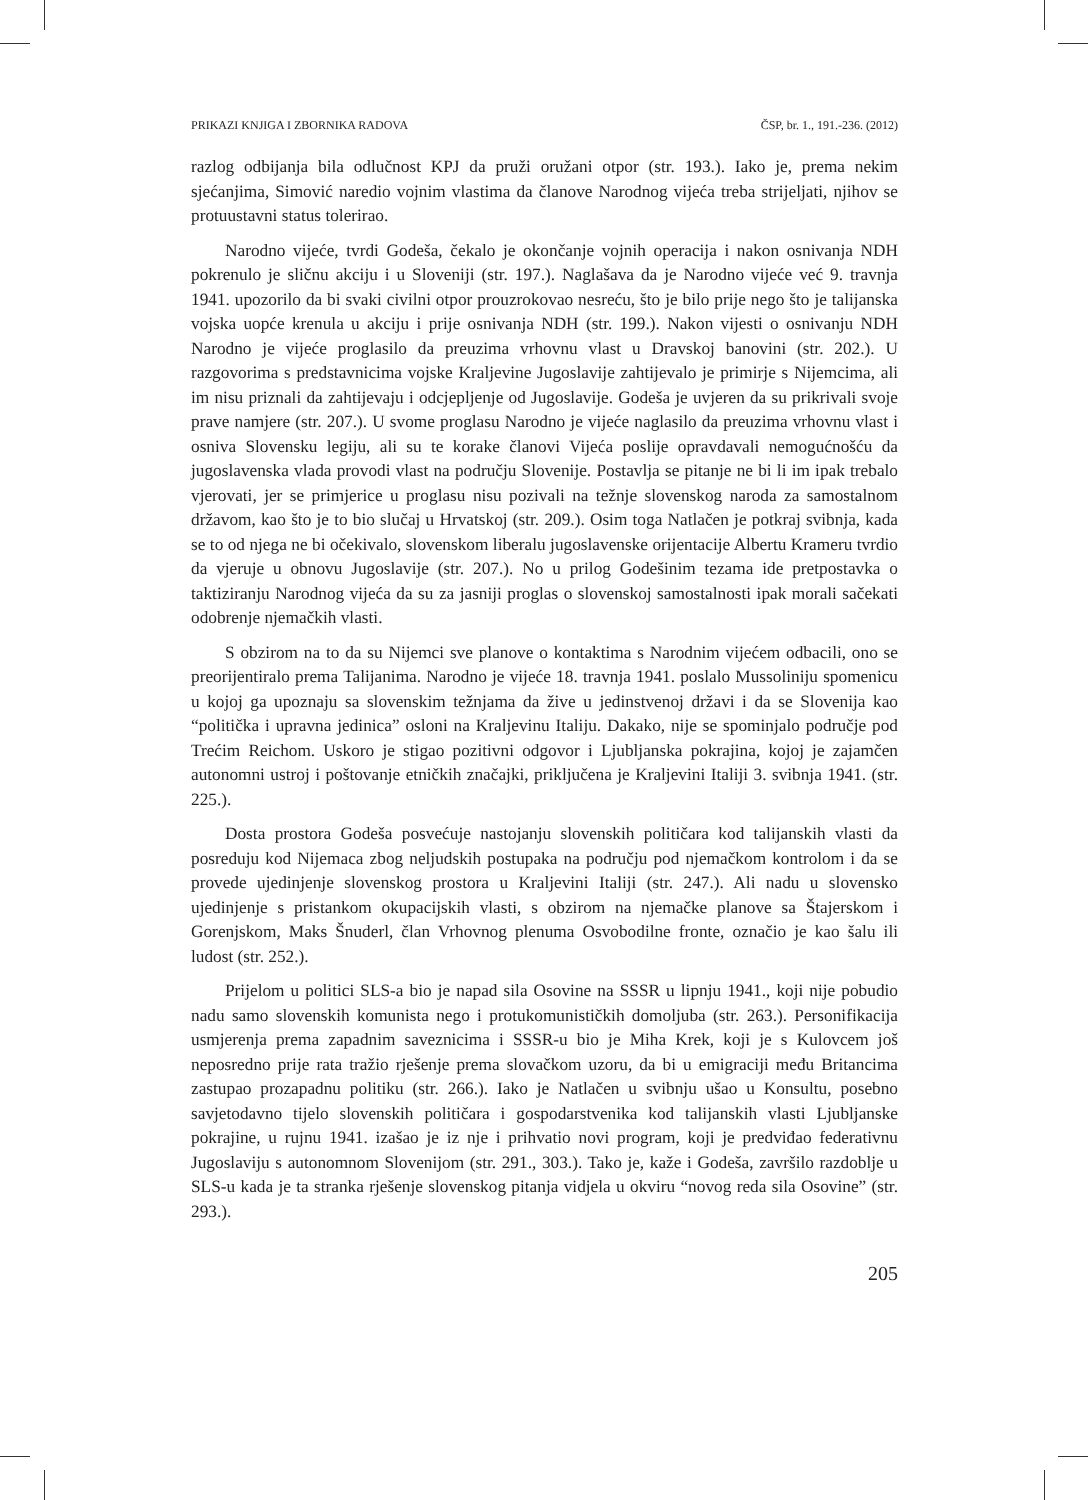PRIKAZI KNJIGA I ZBORNIKA RADOVA ČSP, br. 1., 191.-236. (2012)
razlog odbijanja bila odlučnost KPJ da pruži oružani otpor (str. 193.). Iako je, prema nekim sjećanjima, Simović naredio vojnim vlastima da članove Narodnog vijeća treba strijeljati, njihov se protuustavni status tolerirao.
Narodno vijeće, tvrdi Godeša, čekalo je okončanje vojnih operacija i nakon osnivanja NDH pokrenulo je sličnu akciju i u Sloveniji (str. 197.). Naglašava da je Narodno vijeće već 9. travnja 1941. upozorilo da bi svaki civilni otpor prouzrokovao nesreću, što je bilo prije nego što je talijanska vojska uopće krenula u akciju i prije osnivanja NDH (str. 199.). Nakon vijesti o osnivanju NDH Narodno je vijeće proglasilo da preuzima vrhovnu vlast u Dravskoj banovini (str. 202.). U razgovorima s predstavnicima vojske Kraljevine Jugoslavije zahtijevalo je primirje s Nijemcima, ali im nisu priznali da zahtijevaju i odcjepljenje od Jugoslavije. Godeša je uvjeren da su prikrivali svoje prave namjere (str. 207.). U svome proglasu Narodno je vijeće naglasilo da preuzima vrhovnu vlast i osniva Slovensku legiju, ali su te korake članovi Vijeća poslije opravdavali nemogućnošću da jugoslavenska vlada provodi vlast na području Slovenije. Postavlja se pitanje ne bi li im ipak trebalo vjerovati, jer se primjerice u proglasu nisu pozivali na težnje slovenskog naroda za samostalnom državom, kao što je to bio slučaj u Hrvatskoj (str. 209.). Osim toga Natlačen je potkraj svibnja, kada se to od njega ne bi očekivalo, slovenskom liberalu jugoslavenske orijentacije Albertu Krameru tvrdio da vjeruje u obnovu Jugoslavije (str. 207.). No u prilog Godešinim tezama ide pretpostavka o taktiziranju Narodnog vijeća da su za jasniji proglas o slovenskoj samostalnosti ipak morali sačekati odobrenje njemačkih vlasti.
S obzirom na to da su Nijemci sve planove o kontaktima s Narodnim vijećem odbacili, ono se preorijentiralo prema Talijanima. Narodno je vijeće 18. travnja 1941. poslalo Mussoliniju spomenicu u kojoj ga upoznaju sa slovenskim težnjama da žive u jedinstvenoj državi i da se Slovenija kao “politička i upravna jedinica” osloni na Kraljevinu Italiju. Dakako, nije se spominjalo područje pod Trećim Reichom. Uskoro je stigao pozitivni odgovor i Ljubljanska pokrajina, kojoj je zajamčen autonomni ustroj i poštovanje etničkih značajki, priključena je Kraljevini Italiji 3. svibnja 1941. (str. 225.).
Dosta prostora Godeša posvećuje nastojanju slovenskih političara kod talijanskih vlasti da posreduju kod Nijemaca zbog neljudskih postupaka na području pod njemačkom kontrolom i da se provede ujedinjenje slovenskog prostora u Kraljevini Italiji (str. 247.). Ali nadu u slovensko ujedinjenje s pristankom okupacijskih vlasti, s obzirom na njemačke planove sa Štajerskom i Gorenjskom, Maks Šnuderl, član Vrhovnog plenuma Osvobodilne fronte, označio je kao šalu ili ludost (str. 252.).
Prijelom u politici SLS-a bio je napad sila Osovine na SSSR u lipnju 1941., koji nije pobudio nadu samo slovenskih komunista nego i protukomunističkih domoljuba (str. 263.). Personifikacija usmjerenja prema zapadnim saveznicima i SSSR-u bio je Miha Krek, koji je s Kulovcem još neposredno prije rata tražio rješenje prema slovačkom uzoru, da bi u emigraciji među Britancima zastupao prozapadnu politiku (str. 266.). Iako je Natlačen u svibnju ušao u Konsultu, posebno savjetodavno tijelo slovenskih političara i gospodarstvenika kod talijanskih vlasti Ljubljanske pokrajine, u rujnu 1941. izašao je iz nje i prihvatio novi program, koji je predviđao federativnu Jugoslaviju s autonomnom Slovenijom (str. 291., 303.). Tako je, kaže i Godeša, završilo razdoblje u SLS-u kada je ta stranka rješenje slovenskog pitanja vidjela u okviru “novog reda sila Osovine” (str. 293.).
205